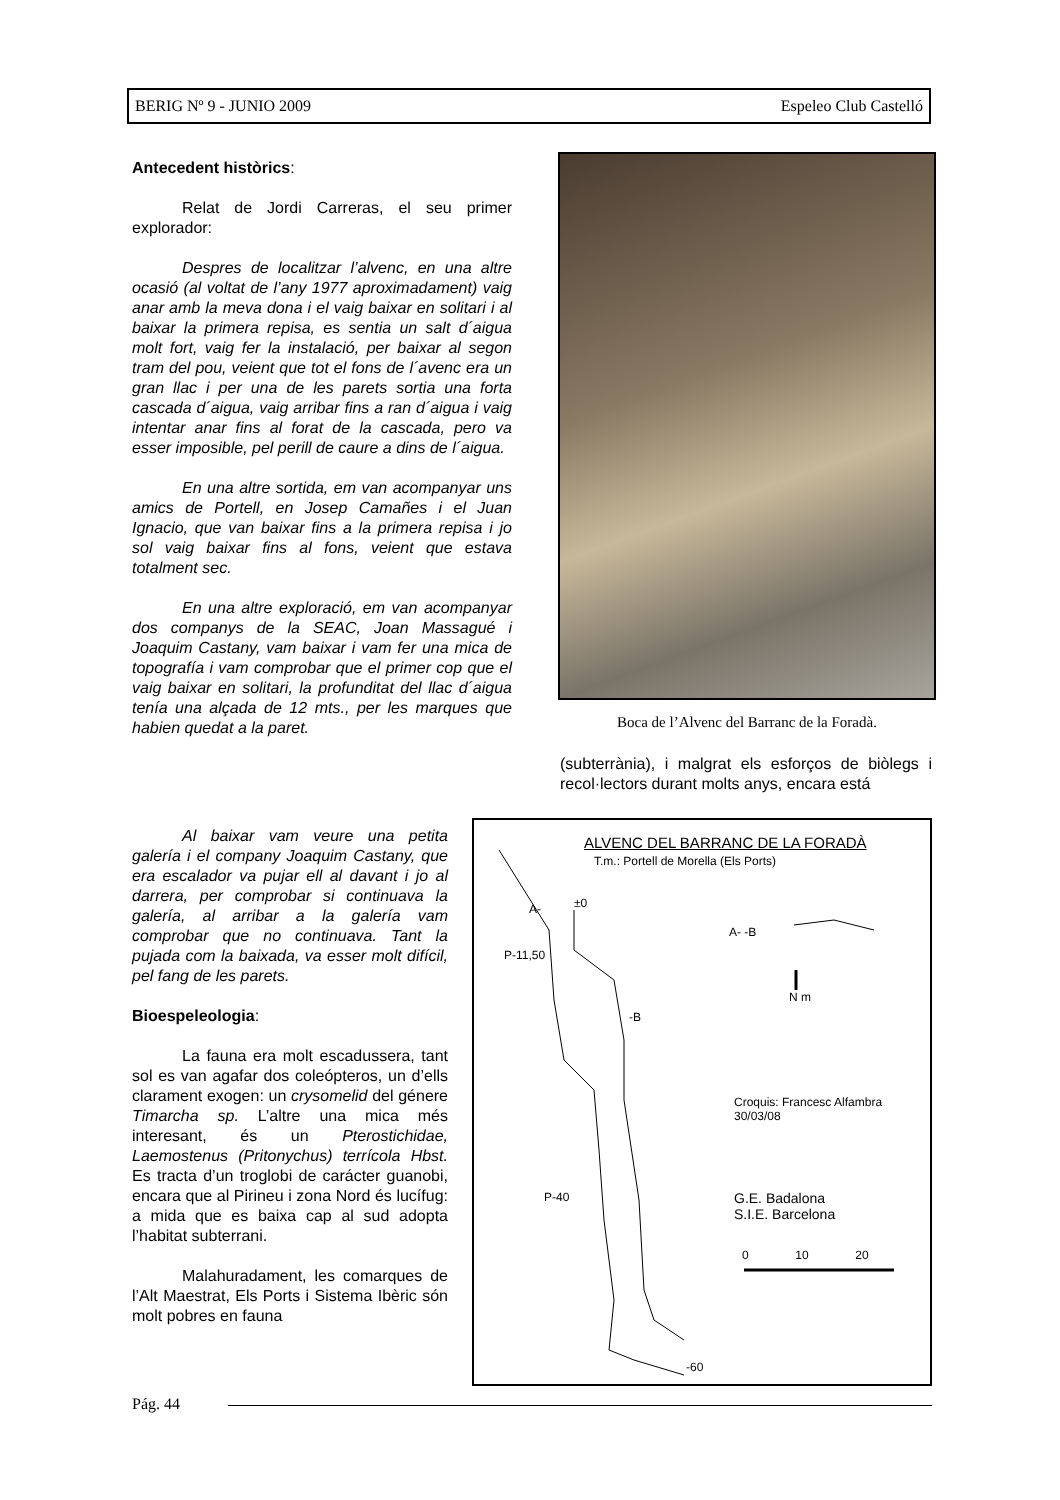BERIG Nº 9 - JUNIO 2009 Espeleo Club Castelló
Antecedent històrics:
Relat de Jordi Carreras, el seu primer explorador:
Despres de localitzar l’alvenc, en una altre ocasió (al voltat de l’any 1977 aproximadament) vaig anar amb la meva dona i el vaig baixar en solitari i al baixar la primera repisa, es sentia un salt d´aigua molt fort, vaig fer la instalació, per baixar al segon tram del pou, veient que tot el fons de l´avenc era un gran llac i per una de les parets sortia una forta cascada d´aigua, vaig arribar fins a ran d´aigua i vaig intentar anar fins al forat de la cascada, pero va esser imposible, pel perill de caure a dins de l´aigua.
En una altre sortida, em van acompanyar uns amics de Portell, en Josep Camañes i el Juan Ignacio, que van baixar fins a la primera repisa i jo sol vaig baixar fins al fons, veient que estava totalment sec.
En una altre exploració, em van acompanyar dos companys de la SEAC, Joan Massagué i Joaquim Castany, vam baixar i vam fer una mica de topografía i vam comprobar que el primer cop que el vaig baixar en solitari, la profunditat del llac d´aigua tenía una alçada de 12 mts., per les marques que habien quedat a la paret.
Boca de l’Alvenc del Barranc de la Foradà.
(subterrània), i malgrat els esforços de biòlegs i recol·lectors durant molts anys, encara está
Al baixar vam veure una petita galería i el company Joaquim Castany, que era escalador va pujar ell al davant i jo al darrera, per comprobar si continuava la galería, al arribar a la galería vam comprobar que no continuava. Tant la pujada com la baixada, va esser molt difícil, pel fang de les parets.
Bioespeleologia:
La fauna era molt escadussera, tant sol es van agafar dos coleópteros, un d’ells clarament exogen: un crysomelid del génere Timarcha sp. L’altre una mica més interesant, és un Pterostichidae, Laemostenus (Pritonychus) terrícola Hbst. Es tracta d’un troglobi de carácter guanobi, encara que al Pirineu i zona Nord és lucífug: a mida que es baixa cap al sud adopta l’habitat subterrani.
Malahuradament, les comarques de l’Alt Maestrat, Els Ports i Sistema Ibèric són molt pobres en fauna
ALVENC DEL BARRANC DE LA FORADÀ
T.m.: Portell de Morella (Els Ports)
A- ±0
P-11,50
A- -B
N m
-B
Croquis: Francesc Alfambra
30/03/08
P-40
G.E. Badalona
S.I.E. Barcelona
0 10 20
-60
Pág. 44